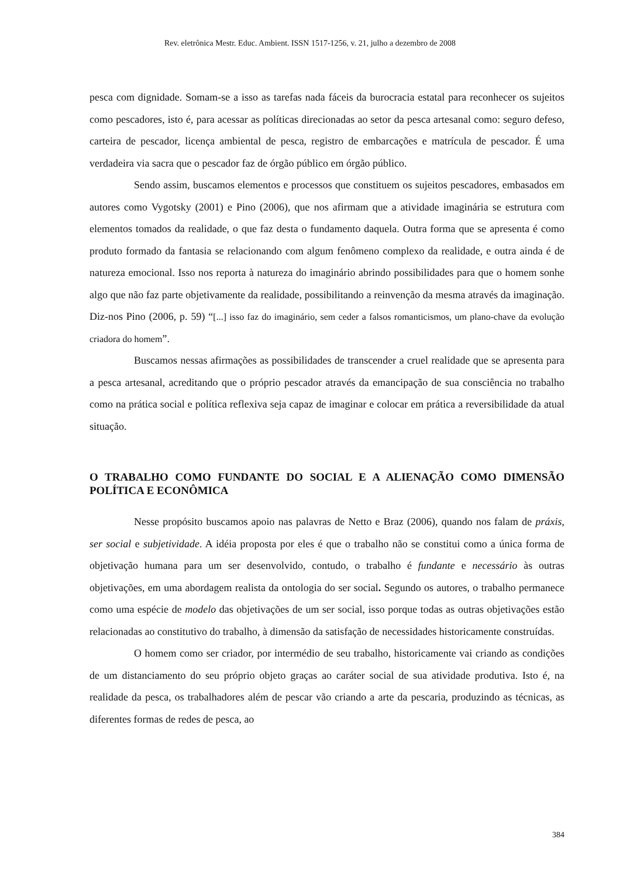Rev. eletrônica Mestr. Educ. Ambient. ISSN 1517-1256, v. 21, julho a dezembro de 2008
pesca com dignidade. Somam-se a isso as tarefas nada fáceis da burocracia estatal para reconhecer os sujeitos como pescadores, isto é, para acessar as políticas direcionadas ao setor da pesca artesanal como: seguro defeso, carteira de pescador, licença ambiental de pesca, registro de embarcações e matrícula de pescador. É uma verdadeira via sacra que o pescador faz de órgão público em órgão público.
Sendo assim, buscamos elementos e processos que constituem os sujeitos pescadores, embasados em autores como Vygotsky (2001) e Pino (2006), que nos afirmam que a atividade imaginária se estrutura com elementos tomados da realidade, o que faz desta o fundamento daquela. Outra forma que se apresenta é como produto formado da fantasia se relacionando com algum fenômeno complexo da realidade, e outra ainda é de natureza emocional. Isso nos reporta à natureza do imaginário abrindo possibilidades para que o homem sonhe algo que não faz parte objetivamente da realidade, possibilitando a reinvenção da mesma através da imaginação. Diz-nos Pino (2006, p. 59) “[...] isso faz do imaginário, sem ceder a falsos romanticismos, um plano-chave da evolução criadora do homem”.
Buscamos nessas afirmações as possibilidades de transcender a cruel realidade que se apresenta para a pesca artesanal, acreditando que o próprio pescador através da emancipação de sua consciência no trabalho como na prática social e política reflexiva seja capaz de imaginar e colocar em prática a reversibilidade da atual situação.
O TRABALHO COMO FUNDANTE DO SOCIAL E A ALIENAÇÃO COMO DIMENSÃO POLÍTICA E ECONÔMICA
Nesse propósito buscamos apoio nas palavras de Netto e Braz (2006), quando nos falam de práxis, ser social e subjetividade. A idéia proposta por eles é que o trabalho não se constitui como a única forma de objetivação humana para um ser desenvolvido, contudo, o trabalho é fundante e necessário às outras objetivações, em uma abordagem realista da ontologia do ser social. Segundo os autores, o trabalho permanece como uma espécie de modelo das objetivações de um ser social, isso porque todas as outras objetivações estão relacionadas ao constitutivo do trabalho, à dimensão da satisfação de necessidades historicamente construídas.
O homem como ser criador, por intermédio de seu trabalho, historicamente vai criando as condições de um distanciamento do seu próprio objeto graças ao caráter social de sua atividade produtiva. Isto é, na realidade da pesca, os trabalhadores além de pescar vão criando a arte da pescaria, produzindo as técnicas, as diferentes formas de redes de pesca, ao
384